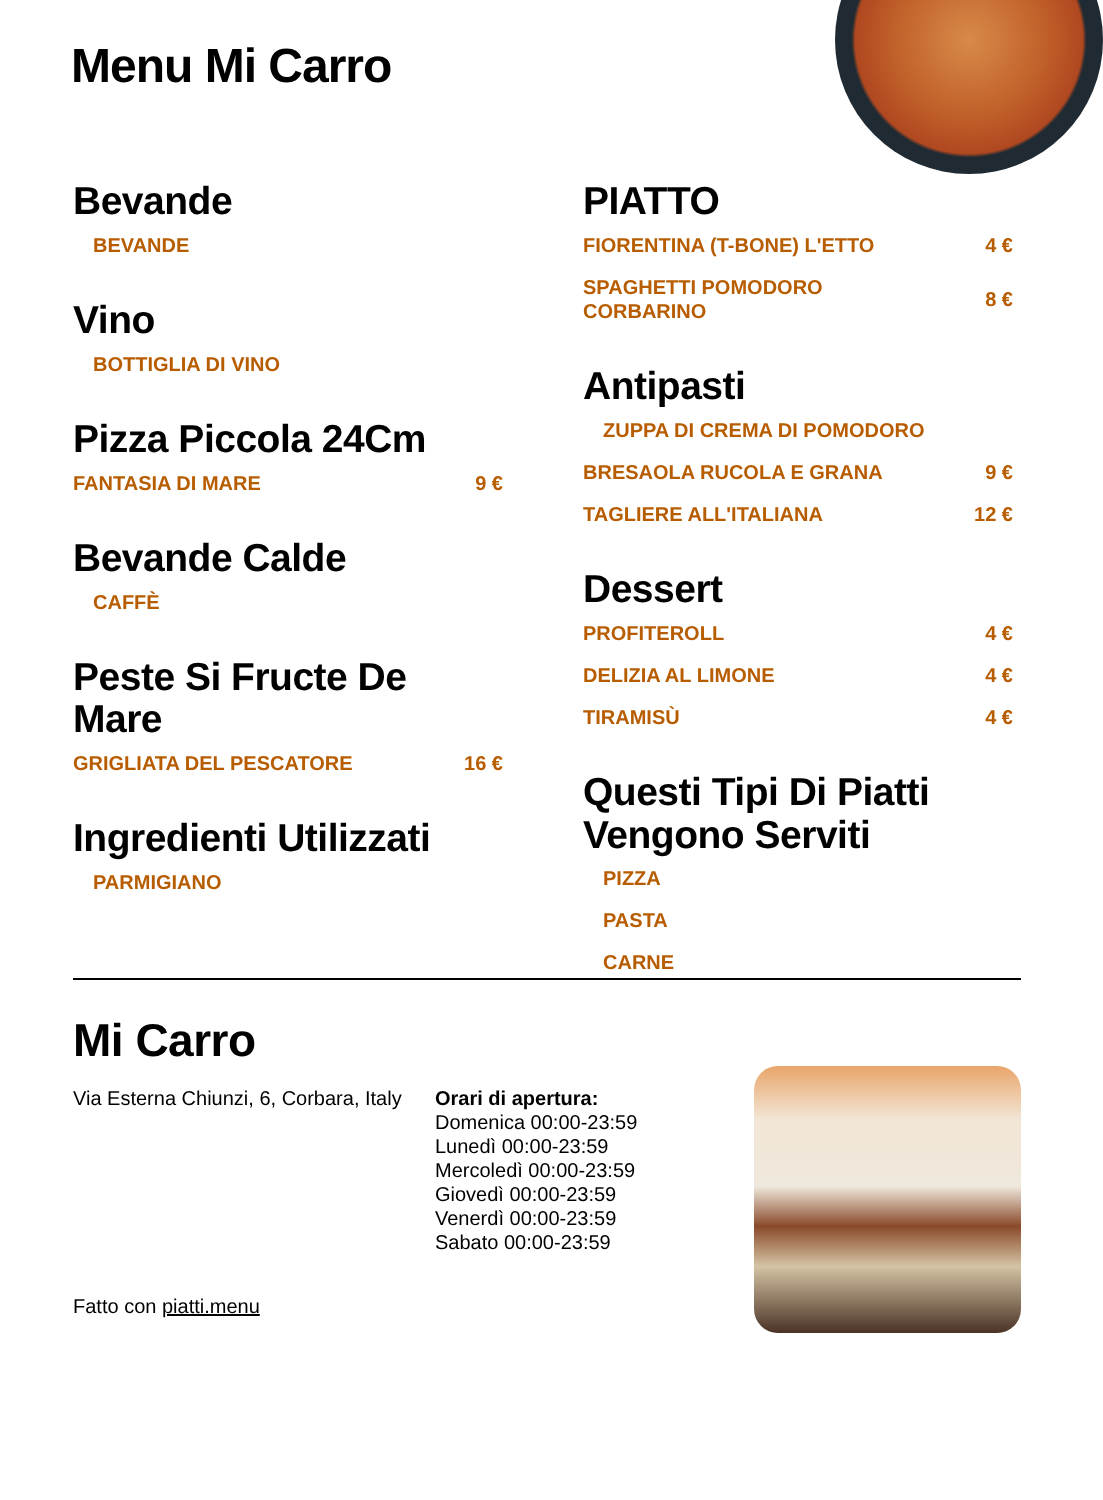Menu Mi Carro
Bevande
BEVANDE
Vino
BOTTIGLIA DI VINO
Pizza Piccola 24Cm
FANTASIA DI MARE 9 €
Bevande Calde
CAFFÈ
Peste Si Fructe De Mare
GRIGLIATA DEL PESCATORE 16 €
Ingredienti Utilizzati
PARMIGIANO
PIATTO
FIORENTINA (T-BONE) L'ETTO 4 €
SPAGHETTI POMODORO
CORBARINO 8 €
Antipasti
ZUPPA DI CREMA DI POMODORO
BRESAOLA RUCOLA E GRANA 9 €
TAGLIERE ALL'ITALIANA 12 €
Dessert
PROFITEROLL 4 €
DELIZIA AL LIMONE 4 €
TIRAMISÙ 4 €
Questi Tipi Di Piatti Vengono Serviti
PIZZA
PASTA
CARNE
Mi Carro
Via Esterna Chiunzi, 6, Corbara, Italy
Orari di apertura:
Domenica 00:00-23:59
Lunedì 00:00-23:59
Mercoledì 00:00-23:59
Giovedì 00:00-23:59
Venerdì 00:00-23:59
Sabato 00:00-23:59
Fatto con piatti.menu